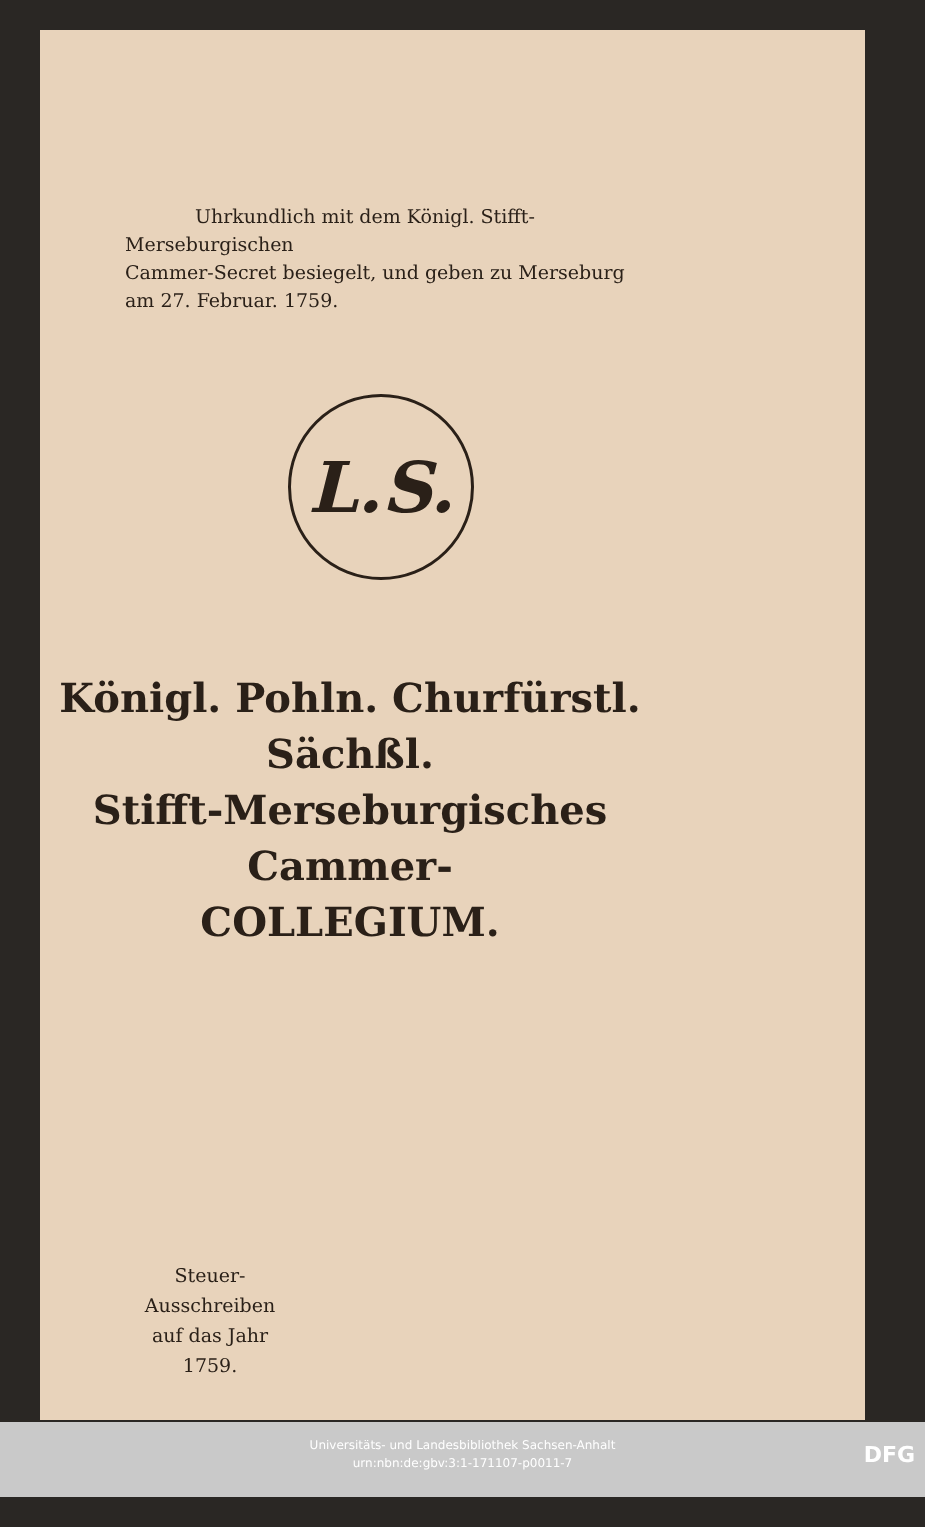Uhrkundlich mit dem Königl. Stifft-Merseburgischen
Cammer-Secret besiegelt, und geben zu Merseburg am 27. Februar. 1759.
L.S.
Königl. Pohln. Churfürstl. Sächßl.
Stifft-Merseburgisches Cammer-
COLLEGIUM.
Steuer-Ausschreiben
auf das Jahr
1759.
Universitäts- und Landesbibliothek Sachsen-Anhalt
urn:nbn:de:gbv:3:1-171107-p0011-7
DFG